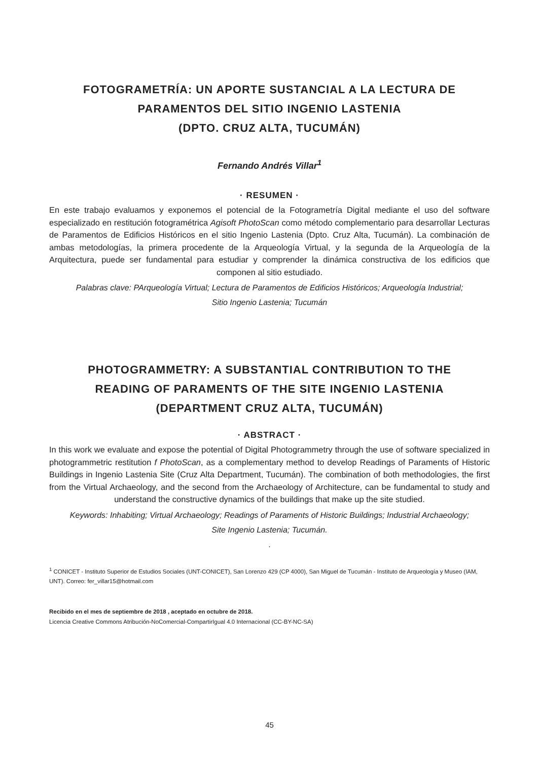FOTOGRAMETRÍA: UN APORTE SUSTANCIAL A LA LECTURA DE
PARAMENTOS DEL SITIO INGENIO LASTENIA
(DPTO. CRUZ ALTA, TUCUMÁN)
Fernando Andrés Villar<sup>1</sup>
· RESUMEN ·
En este trabajo evaluamos y exponemos el potencial de la Fotogrametría Digital mediante el uso del software especializado en restitución fotogramétrica Agisoft PhotoScan como método complementario para desarrollar Lecturas de Paramentos de Edificios Históricos en el sitio Ingenio Lastenia (Dpto. Cruz Alta, Tucumán). La combinación de ambas metodologías, la primera procedente de la Arqueología Virtual, y la segunda de la Arqueología de la Arquitectura, puede ser fundamental para estudiar y comprender la dinámica constructiva de los edificios que componen al sitio estudiado.
Palabras clave: PArqueología Virtual; Lectura de Paramentos de Edificios Históricos; Arqueología Industrial;
Sitio Ingenio Lastenia; Tucumán
PHOTOGRAMMETRY: A SUBSTANTIAL CONTRIBUTION TO THE
READING OF PARAMENTS OF THE SITE INGENIO LASTENIA
(DEPARTMENT CRUZ ALTA, TUCUMÁN)
· ABSTRACT ·
In this work we evaluate and expose the potential of Digital Photogrammetry through the use of software specialized in photogrammetric restitution f PhotoScan, as a complementary method to develop Readings of Paraments of Historic Buildings in Ingenio Lastenia Site (Cruz Alta Department, Tucumán). The combination of both methodologies, the first from the Virtual Archaeology, and the second from the Archaeology of Architecture, can be fundamental to study and understand the constructive dynamics of the buildings that make up the site studied.
Keywords: Inhabiting; Virtual Archaeology; Readings of Paraments of Historic Buildings; Industrial Archaeology;
Site Ingenio Lastenia; Tucumán.
.
<sup>1</sup> CONICET - Instituto Superior de Estudios Sociales (UNT-CONICET), San Lorenzo 429 (CP 4000), San Miguel de Tucumán - Instituto de Arqueología y Museo (IAM, UNT). Correo: fer_villar15@hotmail.com
Recibido en el mes de septiembre de 2018 , aceptado en octubre de 2018.
Licencia Creative Commons Atribución-NoComercial-CompartirIgual 4.0 Internacional (CC-BY-NC-SA)
45